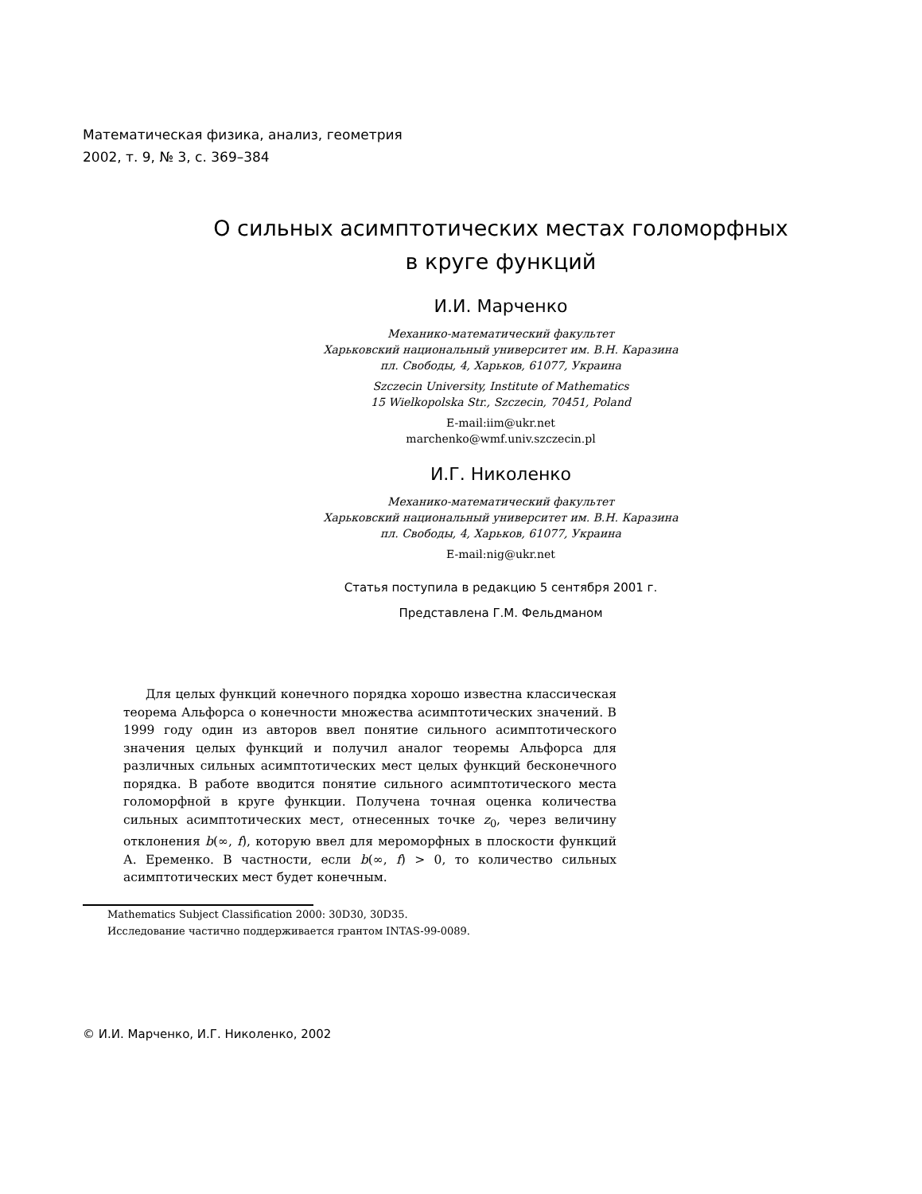Математическая физика, анализ, геометрия
2002, т. 9, № 3, с. 369–384
О сильных асимптотических местах голоморфных
в круге функций
И.И. Марченко
Механико-математический факультет
Харьковский национальный университет им. В.Н. Каразина
пл. Свободы, 4, Харьков, 61077, Украина
Szczecin University, Institute of Mathematics
15 Wielkopolska Str., Szczecin, 70451, Poland
E-mail:iim@ukr.net
marchenko@wmf.univ.szczecin.pl
И.Г. Николенко
Механико-математический факультет
Харьковский национальный университет им. В.Н. Каразина
пл. Свободы, 4, Харьков, 61077, Украина
E-mail:nig@ukr.net
Статья поступила в редакцию 5 сентября 2001 г.
Представлена Г.М. Фельдманом
Для целых функций конечного порядка хорошо известна классическая теорема Альфорса о конечности множества асимптотических значений. В 1999 году один из авторов ввел понятие сильного асимптотического значения целых функций и получил аналог теоремы Альфорса для различных сильных асимптотических мест целых функций бесконечного порядка. В работе вводится понятие сильного асимптотического места голоморфной в круге функции. Получена точная оценка количества сильных асимптотических мест, отнесенных точке z<sub>0</sub>, через величину отклонения b(∞, f), которую ввел для мероморфных в плоскости функций А. Еременко. В частности, если b(∞, f) > 0, то количество сильных асимптотических мест будет конечным.
Mathematics Subject Classification 2000: 30D30, 30D35.
Исследование частично поддерживается грантом INTAS-99-0089.
© И.И. Марченко, И.Г. Николенко, 2002